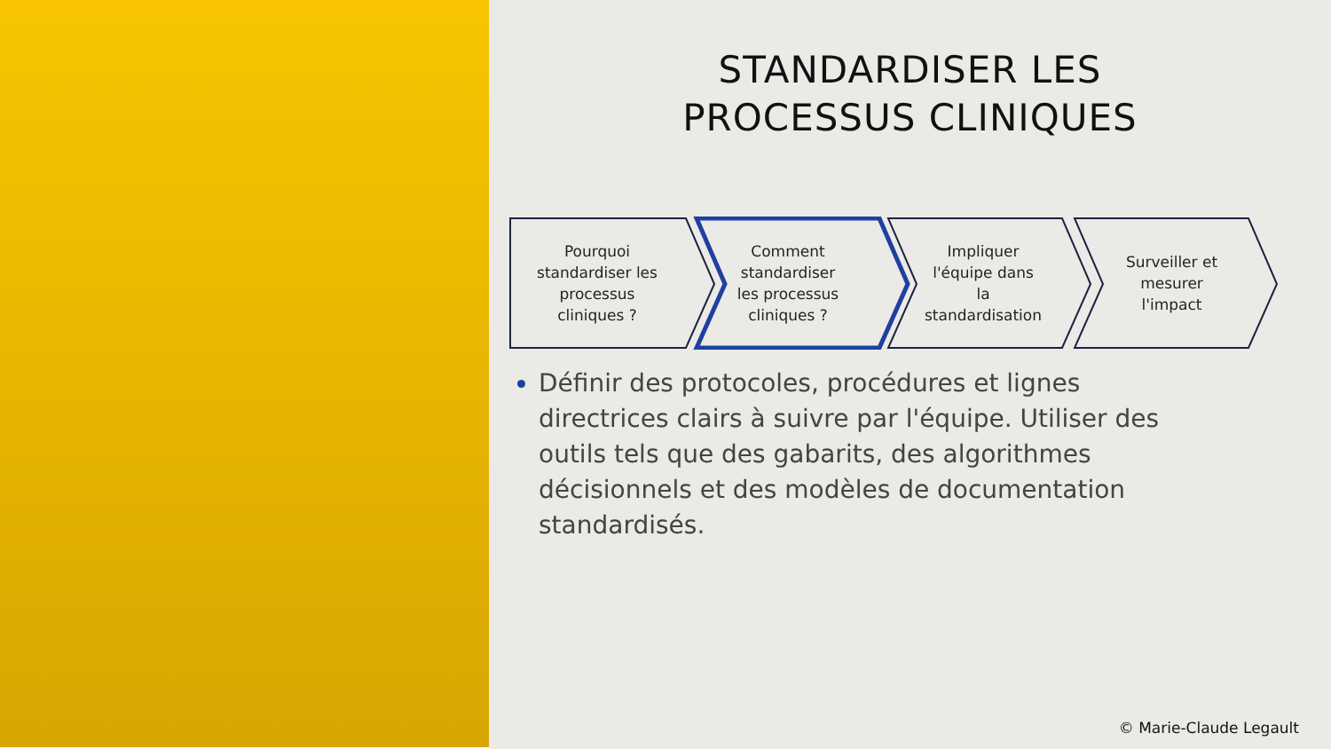STANDARDISER LES
PROCESSUS CLINIQUES
Pourquoi
standardiser les
processus
cliniques ?
Comment
standardiser
les processus
cliniques ?
Impliquer
l'équipe dans
la
standardisation
Surveiller et
mesurer
l'impact
Définir des protocoles, procédures et lignes directrices clairs à suivre par l'équipe. Utiliser des outils tels que des gabarits, des algorithmes décisionnels et des modèles de documentation standardisés.
© Marie-Claude Legault